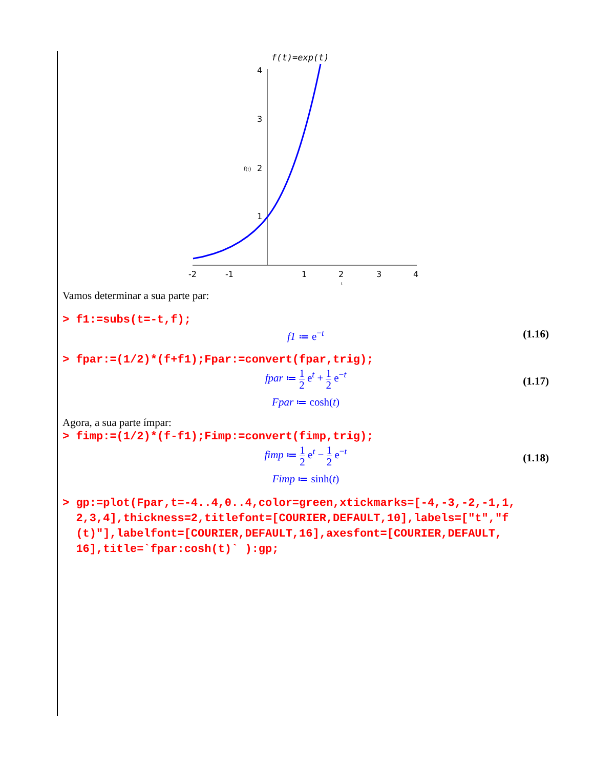f(t)=exp(t)
4
3
2
1
-2
-1
1
2
3
4
f(t)
t
Vamos determinar a sua parte par:
> f1:=subs(t=-t,f);
f1 ≔ e<sup>−t</sup> (1.16)
> fpar:=(1/2)*(f+f1);Fpar:=convert(fpar,trig);
fpar ≔ 1 2 e<sup>t</sup> + 1 2 e<sup>−t</sup>
(1.17)
Fpar ≔ cosh(t)
Agora, a sua parte ímpar:
> fimp:=(1/2)*(f-f1);Fimp:=convert(fimp,trig);
fimp ≔ 1 2 e<sup>t</sup> − 1 2 e<sup>−t</sup>
(1.18)
Fimp ≔ sinh(t)
> gp:=plot(Fpar,t=-4..4,0..4,color=green,xtickmarks=[-4,-3,-2,-1,1,
2,3,4],thickness=2,titlefont=[COURIER,DEFAULT,10],labels=["t","f
(t)"],labelfont=[COURIER,DEFAULT,16],axesfont=[COURIER,DEFAULT,
16],title=`fpar:cosh(t)` ):gp;